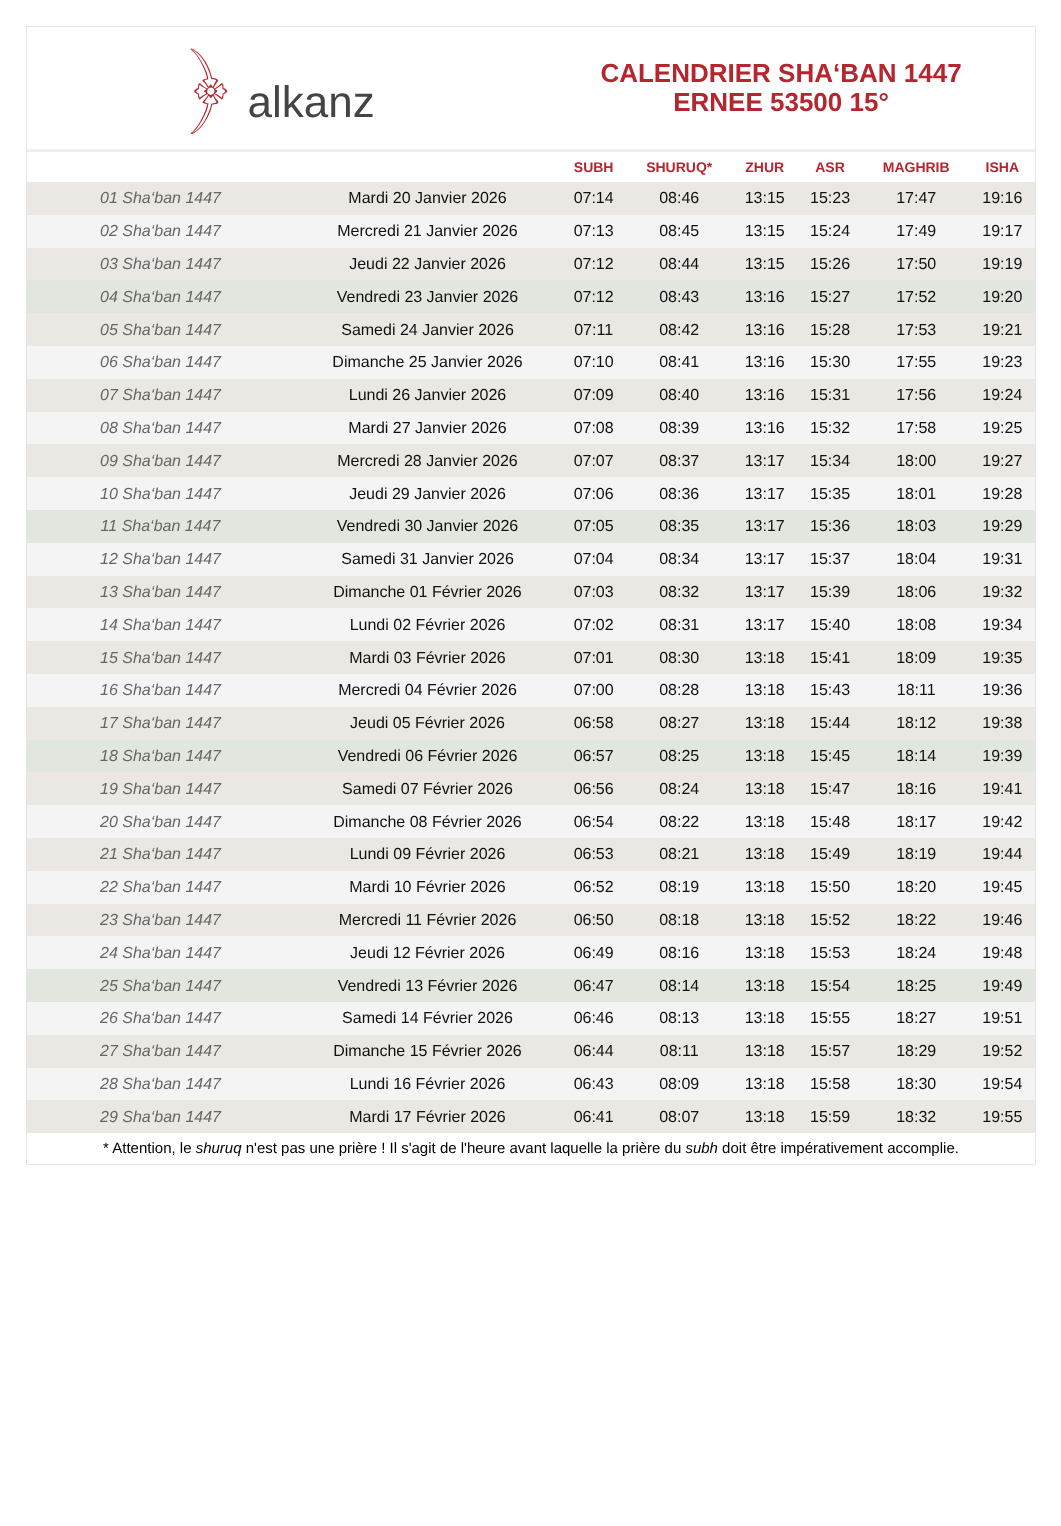﴿ alkanz
CALENDRIER SHA‘BAN 1447
ERNEE 53500 15°
| | | SUBH | SHURUQ* | ZHUR | ASR | MAGHRIB | ISHA |
| --- | --- | --- | --- | --- | --- | --- | --- |
| 01 Sha‘ban 1447 | Mardi 20 Janvier 2026 | 07:14 | 08:46 | 13:15 | 15:23 | 17:47 | 19:16 |
| 02 Sha‘ban 1447 | Mercredi 21 Janvier 2026 | 07:13 | 08:45 | 13:15 | 15:24 | 17:49 | 19:17 |
| 03 Sha‘ban 1447 | Jeudi 22 Janvier 2026 | 07:12 | 08:44 | 13:15 | 15:26 | 17:50 | 19:19 |
| 04 Sha‘ban 1447 | Vendredi 23 Janvier 2026 | 07:12 | 08:43 | 13:16 | 15:27 | 17:52 | 19:20 |
| 05 Sha‘ban 1447 | Samedi 24 Janvier 2026 | 07:11 | 08:42 | 13:16 | 15:28 | 17:53 | 19:21 |
| 06 Sha‘ban 1447 | Dimanche 25 Janvier 2026 | 07:10 | 08:41 | 13:16 | 15:30 | 17:55 | 19:23 |
| 07 Sha‘ban 1447 | Lundi 26 Janvier 2026 | 07:09 | 08:40 | 13:16 | 15:31 | 17:56 | 19:24 |
| 08 Sha‘ban 1447 | Mardi 27 Janvier 2026 | 07:08 | 08:39 | 13:16 | 15:32 | 17:58 | 19:25 |
| 09 Sha‘ban 1447 | Mercredi 28 Janvier 2026 | 07:07 | 08:37 | 13:17 | 15:34 | 18:00 | 19:27 |
| 10 Sha‘ban 1447 | Jeudi 29 Janvier 2026 | 07:06 | 08:36 | 13:17 | 15:35 | 18:01 | 19:28 |
| 11 Sha‘ban 1447 | Vendredi 30 Janvier 2026 | 07:05 | 08:35 | 13:17 | 15:36 | 18:03 | 19:29 |
| 12 Sha‘ban 1447 | Samedi 31 Janvier 2026 | 07:04 | 08:34 | 13:17 | 15:37 | 18:04 | 19:31 |
| 13 Sha‘ban 1447 | Dimanche 01 Février 2026 | 07:03 | 08:32 | 13:17 | 15:39 | 18:06 | 19:32 |
| 14 Sha‘ban 1447 | Lundi 02 Février 2026 | 07:02 | 08:31 | 13:17 | 15:40 | 18:08 | 19:34 |
| 15 Sha‘ban 1447 | Mardi 03 Février 2026 | 07:01 | 08:30 | 13:18 | 15:41 | 18:09 | 19:35 |
| 16 Sha‘ban 1447 | Mercredi 04 Février 2026 | 07:00 | 08:28 | 13:18 | 15:43 | 18:11 | 19:36 |
| 17 Sha‘ban 1447 | Jeudi 05 Février 2026 | 06:58 | 08:27 | 13:18 | 15:44 | 18:12 | 19:38 |
| 18 Sha‘ban 1447 | Vendredi 06 Février 2026 | 06:57 | 08:25 | 13:18 | 15:45 | 18:14 | 19:39 |
| 19 Sha‘ban 1447 | Samedi 07 Février 2026 | 06:56 | 08:24 | 13:18 | 15:47 | 18:16 | 19:41 |
| 20 Sha‘ban 1447 | Dimanche 08 Février 2026 | 06:54 | 08:22 | 13:18 | 15:48 | 18:17 | 19:42 |
| 21 Sha‘ban 1447 | Lundi 09 Février 2026 | 06:53 | 08:21 | 13:18 | 15:49 | 18:19 | 19:44 |
| 22 Sha‘ban 1447 | Mardi 10 Février 2026 | 06:52 | 08:19 | 13:18 | 15:50 | 18:20 | 19:45 |
| 23 Sha‘ban 1447 | Mercredi 11 Février 2026 | 06:50 | 08:18 | 13:18 | 15:52 | 18:22 | 19:46 |
| 24 Sha‘ban 1447 | Jeudi 12 Février 2026 | 06:49 | 08:16 | 13:18 | 15:53 | 18:24 | 19:48 |
| 25 Sha‘ban 1447 | Vendredi 13 Février 2026 | 06:47 | 08:14 | 13:18 | 15:54 | 18:25 | 19:49 |
| 26 Sha‘ban 1447 | Samedi 14 Février 2026 | 06:46 | 08:13 | 13:18 | 15:55 | 18:27 | 19:51 |
| 27 Sha‘ban 1447 | Dimanche 15 Février 2026 | 06:44 | 08:11 | 13:18 | 15:57 | 18:29 | 19:52 |
| 28 Sha‘ban 1447 | Lundi 16 Février 2026 | 06:43 | 08:09 | 13:18 | 15:58 | 18:30 | 19:54 |
| 29 Sha‘ban 1447 | Mardi 17 Février 2026 | 06:41 | 08:07 | 13:18 | 15:59 | 18:32 | 19:55 |
* Attention, le shuruq n'est pas une prière ! Il s'agit de l'heure avant laquelle la prière du subh doit être impérativement accomplie.